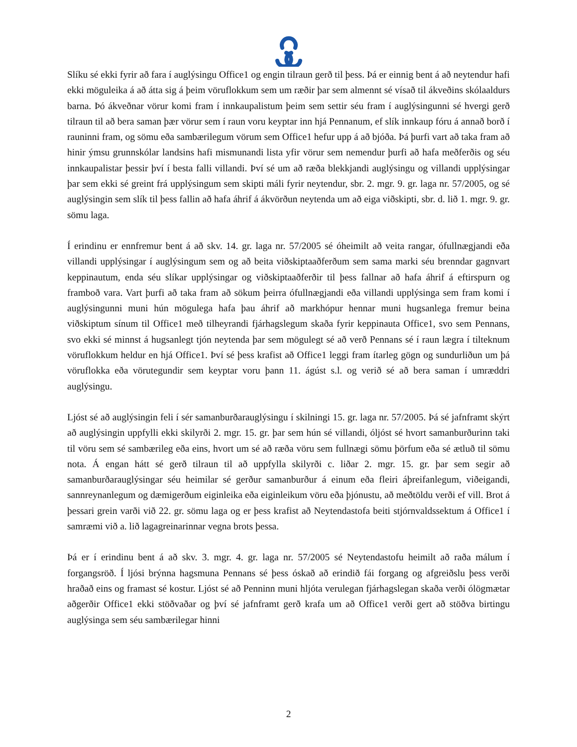Slíku sé ekki fyrir að fara í auglýsingu Office1 og engin tilraun gerð til þess. Þá er einnig bent á að neytendur hafi ekki möguleika á að átta sig á þeim vöruflokkum sem um ræðir þar sem almennt sé vísað til ákveðins skólaaldurs barna. Þó ákveðnar vörur komi fram í innkaupalistum þeim sem settir séu fram í auglýsingunni sé hvergi gerð tilraun til að bera saman þær vörur sem í raun voru keyptar inn hjá Pennanum, ef slík innkaup fóru á annað borð í rauninni fram, og sömu eða sambærilegum vörum sem Office1 hefur upp á að bjóða. Þá þurfi vart að taka fram að hinir ýmsu grunnskólar landsins hafi mismunandi lista yfir vörur sem nemendur þurfi að hafa meðferðis og séu innkaupalistar þessir því í besta falli villandi. Því sé um að ræða blekkjandi auglýsingu og villandi upplýsingar þar sem ekki sé greint frá upplýsingum sem skipti máli fyrir neytendur, sbr. 2. mgr. 9. gr. laga nr. 57/2005, og sé auglýsingin sem slík til þess fallin að hafa áhrif á ákvörðun neytenda um að eiga viðskipti, sbr. d. lið 1. mgr. 9. gr. sömu laga.
Í erindinu er ennfremur bent á að skv. 14. gr. laga nr. 57/2005 sé óheimilt að veita rangar, ófullnægjandi eða villandi upplýsingar í auglýsingum sem og að beita viðskiptaaðferðum sem sama marki séu brenndar gagnvart keppinautum, enda séu slíkar upplýsingar og viðskiptaaðferðir til þess fallnar að hafa áhrif á eftirspurn og framboð vara. Vart þurfi að taka fram að sökum þeirra ófullnægjandi eða villandi upplýsinga sem fram komi í auglýsingunni muni hún mögulega hafa þau áhrif að markhópur hennar muni hugsanlega fremur beina viðskiptum sínum til Office1 með tilheyrandi fjárhagslegum skaða fyrir keppinauta Office1, svo sem Pennans, svo ekki sé minnst á hugsanlegt tjón neytenda þar sem mögulegt sé að verð Pennans sé í raun lægra í tilteknum vöruflokkum heldur en hjá Office1. Því sé þess krafist að Office1 leggi fram ítarleg gögn og sundurliðun um þá vöruflokka eða vörutegundir sem keyptar voru þann 11. ágúst s.l. og verið sé að bera saman í umræddri auglýsingu.
Ljóst sé að auglýsingin feli í sér samanburðarauglýsingu í skilningi 15. gr. laga nr. 57/2005. Þá sé jafnframt skýrt að auglýsingin uppfylli ekki skilyrði 2. mgr. 15. gr. þar sem hún sé villandi, óljóst sé hvort samanburðurinn taki til vöru sem sé sambærileg eða eins, hvort um sé að ræða vöru sem fullnægi sömu þörfum eða sé ætluð til sömu nota. Á engan hátt sé gerð tilraun til að uppfylla skilyrði c. liðar 2. mgr. 15. gr. þar sem segir að samanburðarauglýsingar séu heimilar sé gerður samanburður á einum eða fleiri áþreifanlegum, viðeigandi, sannreynanlegum og dæmigerðum eiginleika eða eiginleikum vöru eða þjónustu, að meðtöldu verði ef vill. Brot á þessari grein varði við 22. gr. sömu laga og er þess krafist að Neytendastofa beiti stjórnvaldssektum á Office1 í samræmi við a. lið lagagreinarinnar vegna brots þessa.
Þá er í erindinu bent á að skv. 3. mgr. 4. gr. laga nr. 57/2005 sé Neytendastofu heimilt að raða málum í forgangsröð. Í ljósi brýnna hagsmuna Pennans sé þess óskað að erindið fái forgang og afgreiðslu þess verði hraðað eins og framast sé kostur. Ljóst sé að Penninn muni hljóta verulegan fjárhagslegan skaða verði ólögmætar aðgerðir Office1 ekki stöðvaðar og því sé jafnframt gerð krafa um að Office1 verði gert að stöðva birtingu auglýsinga sem séu sambærilegar hinni
2